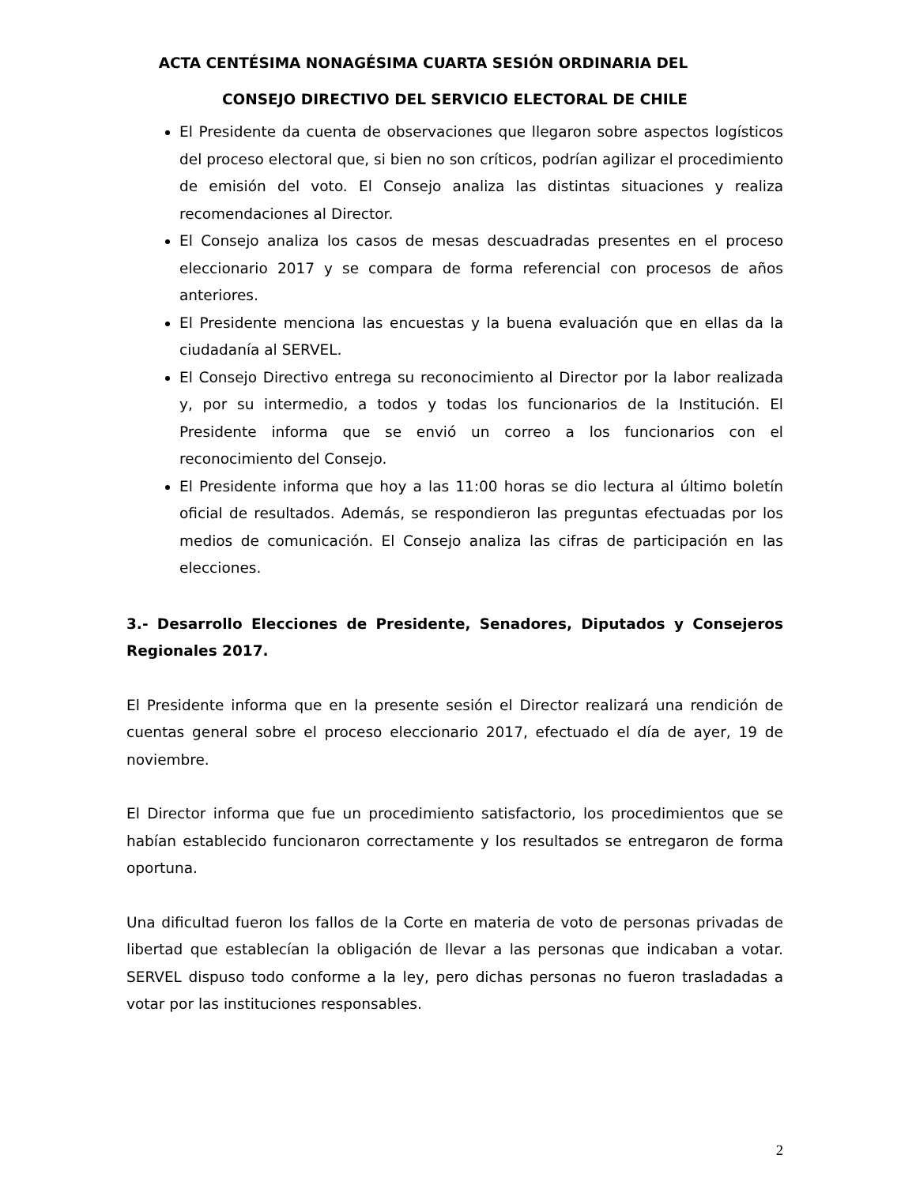ACTA CENTÉSIMA NONAGÉSIMA CUARTA SESIÓN ORDINARIA DEL
CONSEJO DIRECTIVO DEL SERVICIO ELECTORAL DE CHILE
El Presidente da cuenta de observaciones que llegaron sobre aspectos logísticos del proceso electoral que, si bien no son críticos, podrían agilizar el procedimiento de emisión del voto. El Consejo analiza las distintas situaciones y realiza recomendaciones al Director.
El Consejo analiza los casos de mesas descuadradas presentes en el proceso eleccionario 2017 y se compara de forma referencial con procesos de años anteriores.
El Presidente menciona las encuestas y la buena evaluación que en ellas da la ciudadanía al SERVEL.
El Consejo Directivo entrega su reconocimiento al Director por la labor realizada y, por su intermedio, a todos y todas los funcionarios de la Institución. El Presidente informa que se envió un correo a los funcionarios con el reconocimiento del Consejo.
El Presidente informa que hoy a las 11:00 horas se dio lectura al último boletín oficial de resultados. Además, se respondieron las preguntas efectuadas por los medios de comunicación. El Consejo analiza las cifras de participación en las elecciones.
3.- Desarrollo Elecciones de Presidente, Senadores, Diputados y Consejeros Regionales 2017.
El Presidente informa que en la presente sesión el Director realizará una rendición de cuentas general sobre el proceso eleccionario 2017, efectuado el día de ayer, 19 de noviembre.
El Director informa que fue un procedimiento satisfactorio, los procedimientos que se habían establecido funcionaron correctamente y los resultados se entregaron de forma oportuna.
Una dificultad fueron los fallos de la Corte en materia de voto de personas privadas de libertad que establecían la obligación de llevar a las personas que indicaban a votar. SERVEL dispuso todo conforme a la ley, pero dichas personas no fueron trasladadas a votar por las instituciones responsables.
2